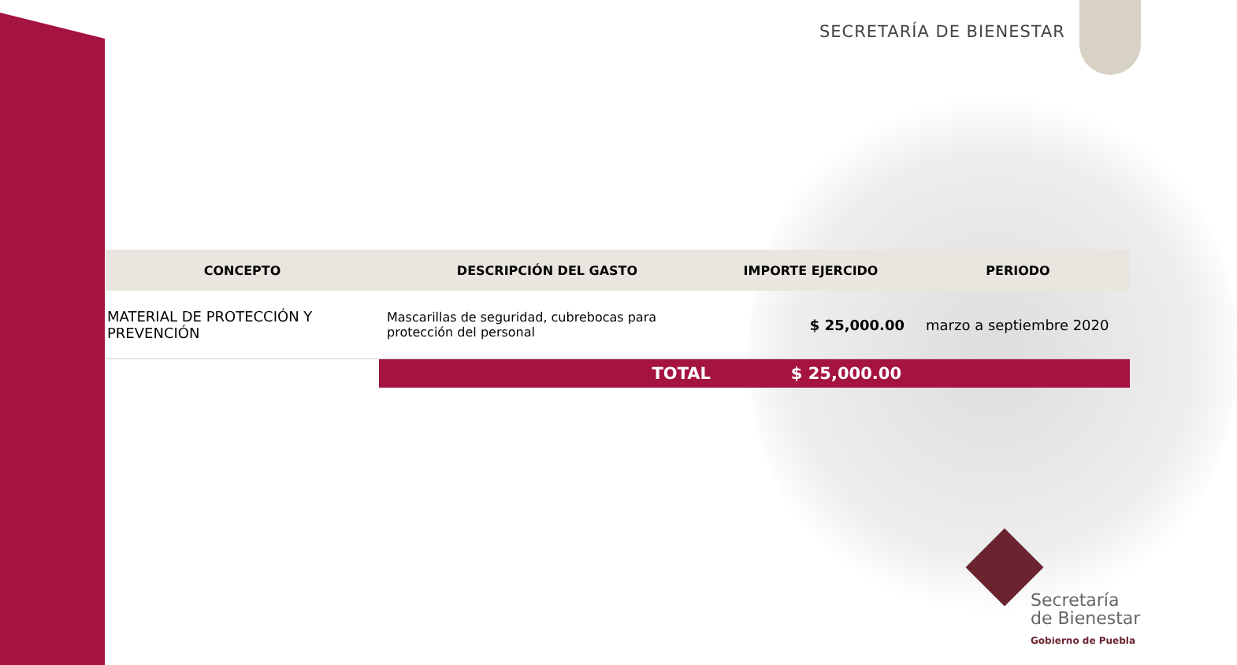SECRETARÍA DE BIENESTAR
| CONCEPTO | DESCRIPCIÓN DEL GASTO | IMPORTE EJERCIDO | PERIODO |
| --- | --- | --- | --- |
| MATERIAL DE PROTECCIÓN Y PREVENCIÓN | Mascarillas de seguridad, cubrebocas para protección del personal | $ 25,000.00 | marzo a septiembre 2020 |
| | TOTAL | $ 25,000.00 | |
Secretaría
de Bienestar
Gobierno de Puebla